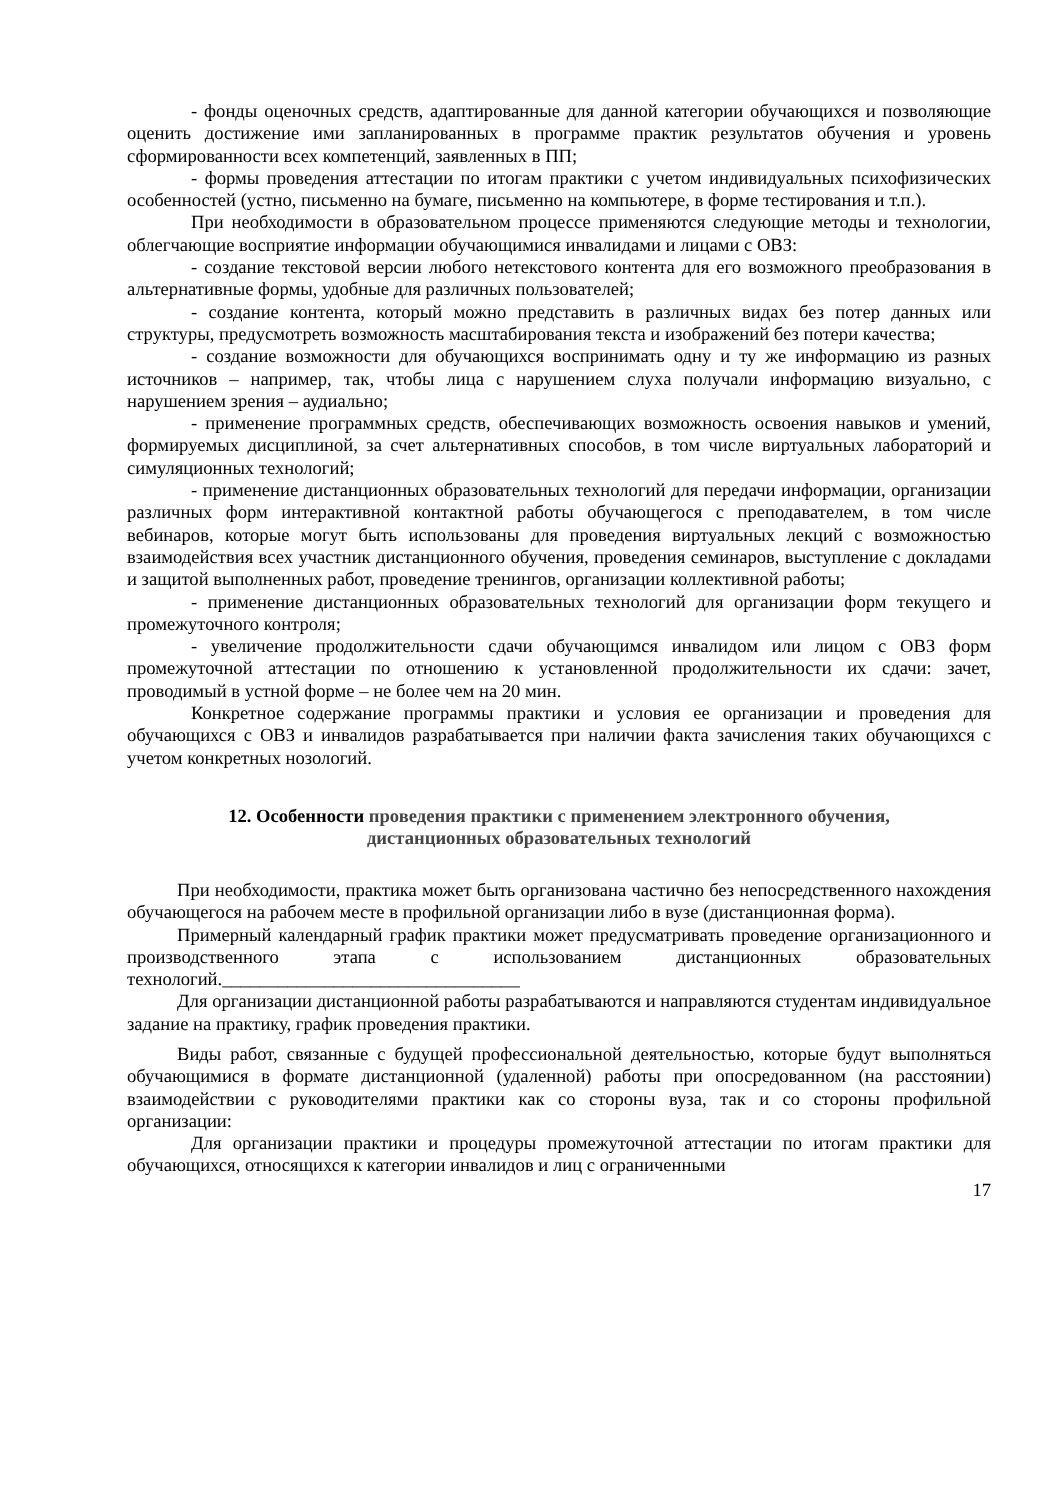- фонды оценочных средств, адаптированные для данной категории обучающихся и позволяющие оценить достижение ими запланированных в программе практик результатов обучения и уровень сформированности всех компетенций, заявленных в ПП;
- формы проведения аттестации по итогам практики с учетом индивидуальных психофизических особенностей (устно, письменно на бумаге, письменно на компьютере, в форме тестирования и т.п.).
При необходимости в образовательном процессе применяются следующие методы и технологии, облегчающие восприятие информации обучающимися инвалидами и лицами с ОВЗ:
- создание текстовой версии любого нетекстового контента для его возможного преобразования в альтернативные формы, удобные для различных пользователей;
- создание контента, который можно представить в различных видах без потер данных или структуры, предусмотреть возможность масштабирования текста и изображений без потери качества;
- создание возможности для обучающихся воспринимать одну и ту же информацию из разных источников – например, так, чтобы лица с нарушением слуха получали информацию визуально, с нарушением зрения – аудиально;
- применение программных средств, обеспечивающих возможность освоения навыков и умений, формируемых дисциплиной, за счет альтернативных способов, в том числе виртуальных лабораторий и симуляционных технологий;
- применение дистанционных образовательных технологий для передачи информации, организации различных форм интерактивной контактной работы обучающегося с преподавателем, в том числе вебинаров, которые могут быть использованы для проведения виртуальных лекций с возможностью взаимодействия всех участник дистанционного обучения, проведения семинаров, выступление с докладами и защитой выполненных работ, проведение тренингов, организации коллективной работы;
- применение дистанционных образовательных технологий для организации форм текущего и промежуточного контроля;
- увеличение продолжительности сдачи обучающимся инвалидом или лицом с ОВЗ форм промежуточной аттестации по отношению к установленной продолжительности их сдачи: зачет, проводимый в устной форме – не более чем на 20 мин.
Конкретное содержание программы практики и условия ее организации и проведения для обучающихся с ОВЗ и инвалидов разрабатывается при наличии факта зачисления таких обучающихся с учетом конкретных нозологий.
12. Особенности проведения практики с применением электронного обучения, дистанционных образовательных технологий
При необходимости, практика может быть организована частично без непосредственного нахождения обучающегося на рабочем месте в профильной организации либо в вузе (дистанционная форма).
Примерный календарный график практики может предусматривать проведение организационного и производственного этапа с использованием дистанционных образовательных технологий.________________________________
Для организации дистанционной работы разрабатываются и направляются студентам индивидуальное задание на практику, график проведения практики.
Виды работ, связанные с будущей профессиональной деятельностью, которые будут выполняться обучающимися в формате дистанционной (удаленной) работы при опосредованном (на расстоянии) взаимодействии с руководителями практики как со стороны вуза, так и со стороны профильной организации:
Для организации практики и процедуры промежуточной аттестации по итогам практики для обучающихся, относящихся к категории инвалидов и лиц с ограниченными
17